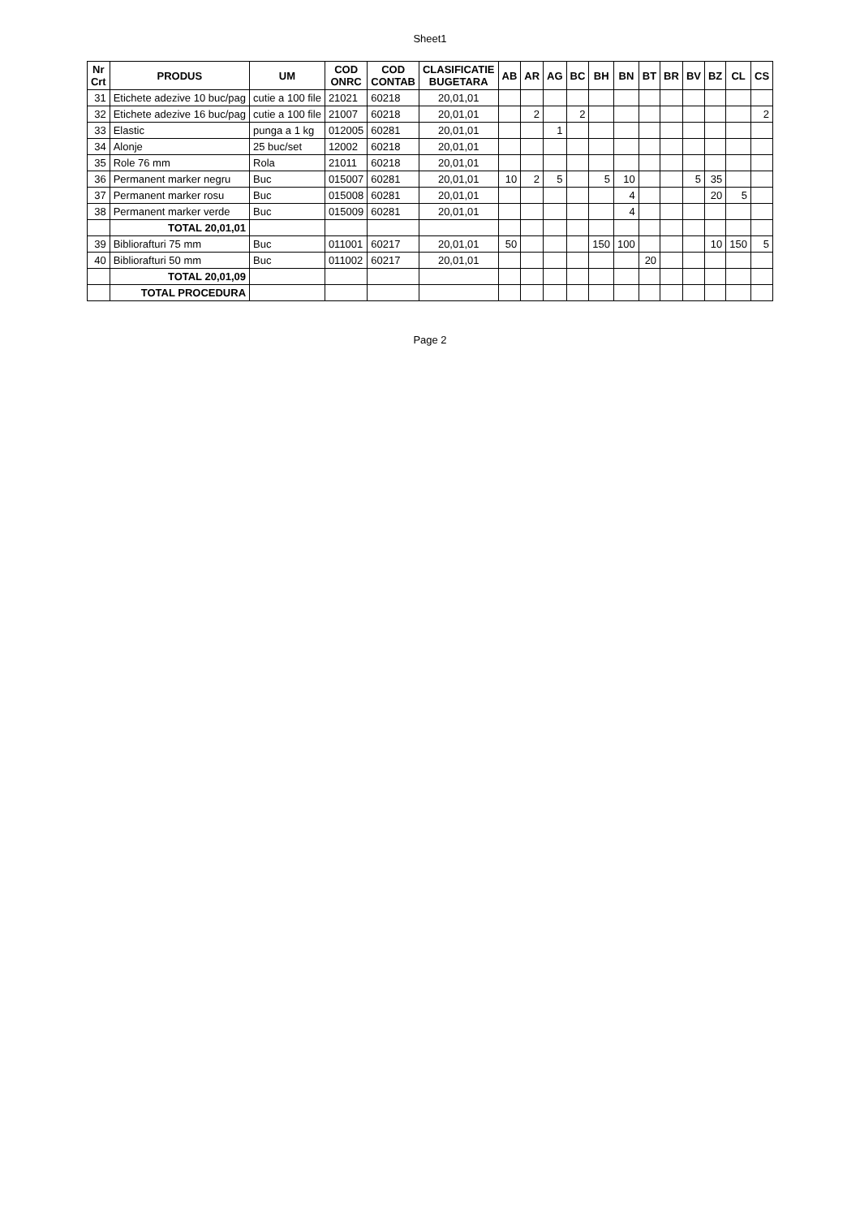Sheet1
| Nr Crt | PRODUS | UM | COD ONRC | COD CONTAB | CLASIFICATIE BUGETARA | AB | AR | AG | BC | BH | BN | BT | BR | BV | BZ | CL | CS |
| --- | --- | --- | --- | --- | --- | --- | --- | --- | --- | --- | --- | --- | --- | --- | --- | --- | --- |
| 31 | Etichete adezive 10 buc/pag | cutie a 100 file | 21021 | 60218 | 20,01,01 | | | | | | | | | | | | |
| 32 | Etichete adezive 16 buc/pag | cutie a 100 file | 21007 | 60218 | 20,01,01 | | 2 | | 2 | | | | | | | | 2 |
| 33 | Elastic | punga a 1 kg | 012005 | 60281 | 20,01,01 | | | 1 | | | | | | | | | |
| 34 | Alonje | 25 buc/set | 12002 | 60218 | 20,01,01 | | | | | | | | | | | | |
| 35 | Role 76 mm | Rola | 21011 | 60218 | 20,01,01 | | | | | | | | | | | | |
| 36 | Permanent marker negru | Buc | 015007 | 60281 | 20,01,01 | 10 | 2 | 5 | | 5 | 10 | | | 5 | 35 | | |
| 37 | Permanent marker rosu | Buc | 015008 | 60281 | 20,01,01 | | | | | | 4 | | | | 20 | 5 | |
| 38 | Permanent marker verde | Buc | 015009 | 60281 | 20,01,01 | | | | | | 4 | | | | | | |
| | TOTAL 20,01,01 | | | | | | | | | | | | | | | | |
| 39 | Bibliorafturi 75 mm | Buc | 011001 | 60217 | 20,01,01 | 50 | | | | 150 | 100 | | | | 10 | 150 | 5 |
| 40 | Bibliorafturi 50 mm | Buc | 011002 | 60217 | 20,01,01 | | | | | | | 20 | | | | | |
| | TOTAL 20,01,09 | | | | | | | | | | | | | | | | |
| | TOTAL PROCEDURA | | | | | | | | | | | | | | | | |
Page 2